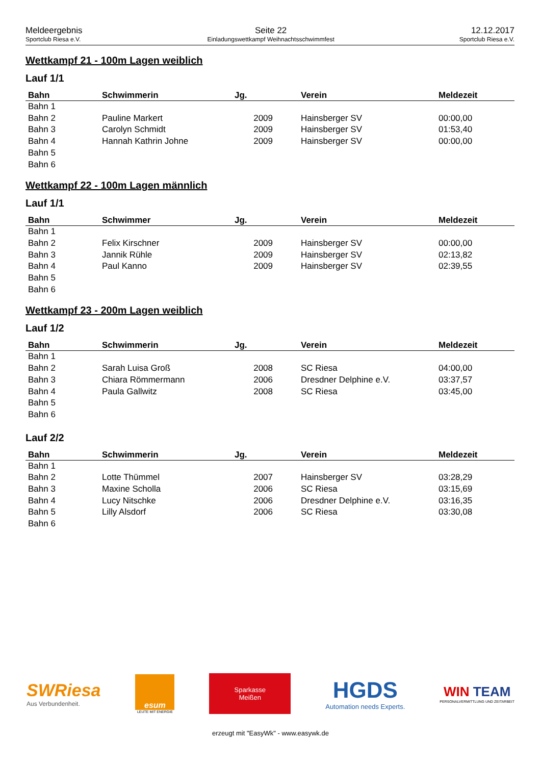Meldeergebnis
Sportclub Riesa e.V.
Seite 22
Einladungswettkampf Weihnachtsschwimmfest
12.12.2017
Sportclub Riesa e.V.
Wettkampf 21 - 100m Lagen weiblich
Lauf 1/1
| Bahn | Schwimmerin | Jg. | Verein | Meldezeit |
| --- | --- | --- | --- | --- |
| Bahn 1 | | | | |
| Bahn 2 | Pauline Markert | 2009 | Hainsberger SV | 00:00,00 |
| Bahn 3 | Carolyn Schmidt | 2009 | Hainsberger SV | 01:53,40 |
| Bahn 4 | Hannah Kathrin Johne | 2009 | Hainsberger SV | 00:00,00 |
| Bahn 5 | | | | |
| Bahn 6 | | | | |
Wettkampf 22 - 100m Lagen männlich
Lauf 1/1
| Bahn | Schwimmer | Jg. | Verein | Meldezeit |
| --- | --- | --- | --- | --- |
| Bahn 1 | | | | |
| Bahn 2 | Felix Kirschner | 2009 | Hainsberger SV | 00:00,00 |
| Bahn 3 | Jannik Rühle | 2009 | Hainsberger SV | 02:13,82 |
| Bahn 4 | Paul Kanno | 2009 | Hainsberger SV | 02:39,55 |
| Bahn 5 | | | | |
| Bahn 6 | | | | |
Wettkampf 23 - 200m Lagen weiblich
Lauf 1/2
| Bahn | Schwimmerin | Jg. | Verein | Meldezeit |
| --- | --- | --- | --- | --- |
| Bahn 1 | | | | |
| Bahn 2 | Sarah Luisa Groß | 2008 | SC Riesa | 04:00,00 |
| Bahn 3 | Chiara Römmermann | 2006 | Dresdner Delphine e.V. | 03:37,57 |
| Bahn 4 | Paula Gallwitz | 2008 | SC Riesa | 03:45,00 |
| Bahn 5 | | | | |
| Bahn 6 | | | | |
Lauf 2/2
| Bahn | Schwimmerin | Jg. | Verein | Meldezeit |
| --- | --- | --- | --- | --- |
| Bahn 1 | | | | |
| Bahn 2 | Lotte Thümmel | 2007 | Hainsberger SV | 03:28,29 |
| Bahn 3 | Maxine Scholla | 2006 | SC Riesa | 03:15,69 |
| Bahn 4 | Lucy Nitschke | 2006 | Dresdner Delphine e.V. | 03:16,35 |
| Bahn 5 | Lilly Alsdorf | 2006 | SC Riesa | 03:30,08 |
| Bahn 6 | | | | |
SWRiesa
Aus Verbundenheit.
esum
LEUTE MIT ENERGIE
Sparkasse
Meißen
HGDS
Automation needs Experts.
WIN TEAM
PERSONALVERMITTLUNG UND ZEITARBEIT
erzeugt mit "EasyWk" - www.easywk.de